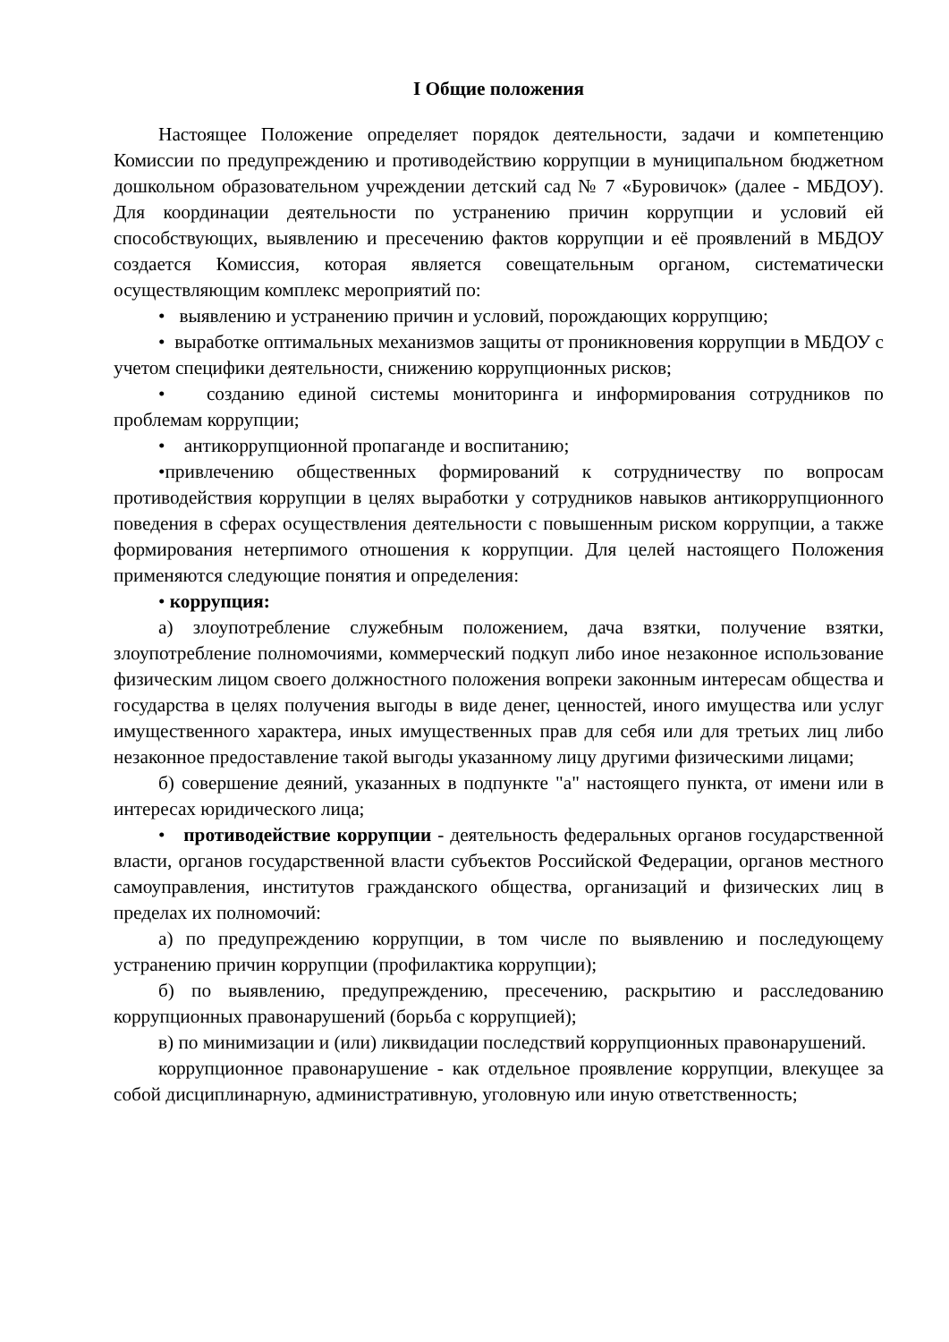I Общие положения
Настоящее Положение определяет порядок деятельности, задачи и компетенцию Комиссии по предупреждению и противодействию коррупции в муниципальном бюджетном дошкольном образовательном учреждении детский сад № 7 «Буровичок» (далее - МБДОУ). Для координации деятельности по устранению причин коррупции и условий ей способствующих, выявлению и пресечению фактов коррупции и её проявлений в МБДОУ создается Комиссия, которая является совещательным органом, систематически осуществляющим комплекс мероприятий по:
• выявлению и устранению причин и условий, порождающих коррупцию;
• выработке оптимальных механизмов защиты от проникновения коррупции в МБДОУ с учетом специфики деятельности, снижению коррупционных рисков;
• созданию единой системы мониторинга и информирования сотрудников по проблемам коррупции;
• антикоррупционной пропаганде и воспитанию;
•привлечению общественных формирований к сотрудничеству по вопросам противодействия коррупции в целях выработки у сотрудников навыков антикоррупционного поведения в сферах осуществления деятельности с повышенным риском коррупции, а также формирования нетерпимого отношения к коррупции. Для целей настоящего Положения применяются следующие понятия и определения:
• коррупция:
а) злоупотребление служебным положением, дача взятки, получение взятки, злоупотребление полномочиями, коммерческий подкуп либо иное незаконное использование физическим лицом своего должностного положения вопреки законным интересам общества и государства в целях получения выгоды в виде денег, ценностей, иного имущества или услуг имущественного характера, иных имущественных прав для себя или для третьих лиц либо незаконное предоставление такой выгоды указанному лицу другими физическими лицами;
б) совершение деяний, указанных в подпункте "а" настоящего пункта, от имени или в интересах юридического лица;
• противодействие коррупции - деятельность федеральных органов государственной власти, органов государственной власти субъектов Российской Федерации, органов местного самоуправления, институтов гражданского общества, организаций и физических лиц в пределах их полномочий:
а) по предупреждению коррупции, в том числе по выявлению и последующему устранению причин коррупции (профилактика коррупции);
б) по выявлению, предупреждению, пресечению, раскрытию и расследованию коррупционных правонарушений (борьба с коррупцией);
в) по минимизации и (или) ликвидации последствий коррупционных правонарушений.
коррупционное правонарушение - как отдельное проявление коррупции, влекущее за собой дисциплинарную, административную, уголовную или иную ответственность;